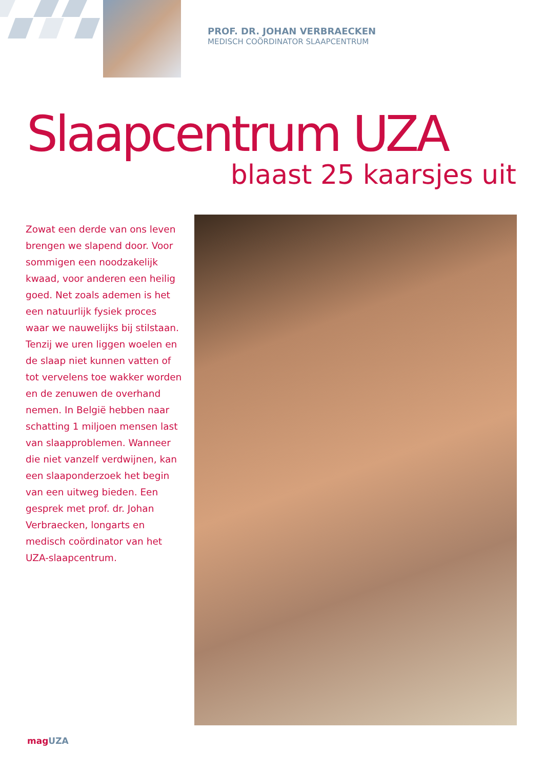PROF. DR. JOHAN VERBRAECKEN
MEDISCH COÖRDINATOR SLAAPCENTRUM
Slaapcentrum UZA
blaast 25 kaarsjes uit
Zowat een derde van ons leven brengen we slapend door. Voor sommigen een noodzakelijk kwaad, voor anderen een heilig goed. Net zoals ademen is het een natuurlijk fysiek proces waar we nauwelijks bij stilstaan. Tenzij we uren liggen woelen en de slaap niet kunnen vatten of tot vervelens toe wakker worden en de zenuwen de overhand nemen. In België hebben naar schatting 1 miljoen mensen last van slaapproblemen. Wanneer die niet vanzelf verdwijnen, kan een slaaponderzoek het begin van een uitweg bieden. Een gesprek met prof. dr. Johan Verbraecken, longarts en medisch coördinator van het UZA-slaapcentrum.
magUZA